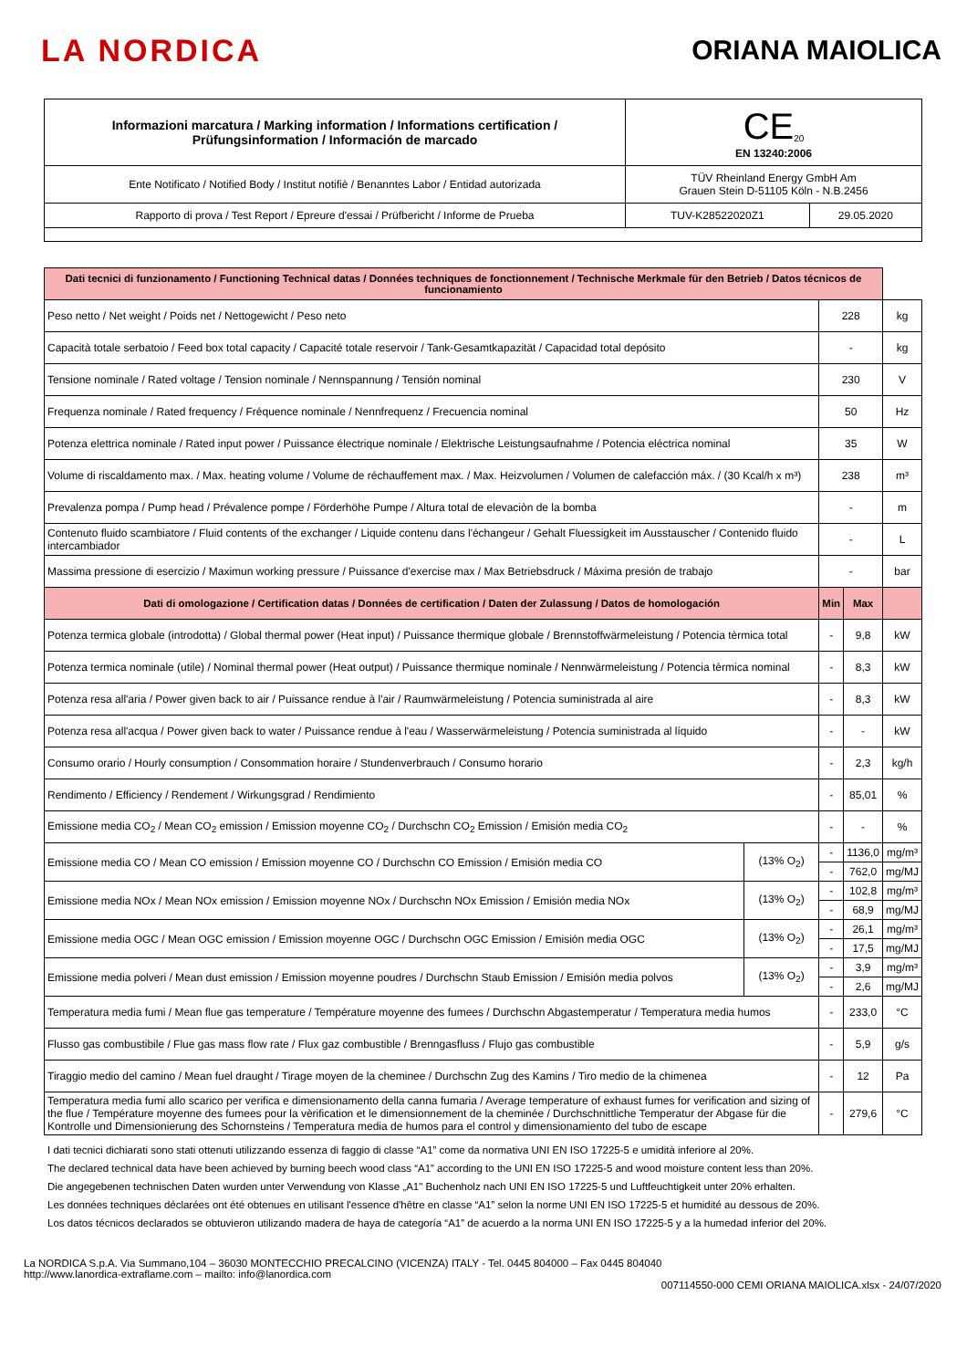LA NORDICA ORIANA MAIOLICA
| Informazioni marcatura / Marking information / Informations certification / Prüfungsinformation / Información de marcado | CE<sub>20</sub> EN 13240:2006 | |
| Ente Notificato / Notified Body / Institut notifiè / Benanntes Labor / Entidad autorizada | TÜV Rheinland Energy GmbH Am Grauen Stein D-51105 Köln - N.B.2456 | |
| Rapporto di prova / Test Report / Epreure d'essai / Prüfbericht / Informe de Prueba | TUV-K28522020Z1 | 29.05.2020 |
| Dati tecnici di funzionamento / Functioning Technical datas / Données techniques de fonctionnement / Technische Merkmale für den Betrieb / Datos técnicos de funcionamiento | | | | |
| Peso netto / Net weight / Poids net / Nettogewicht / Peso neto | | 228 | | kg |
| Capacità totale serbatoio / Feed box total capacity / Capacité totale reservoir / Tank-Gesamtkapazität / Capacidad total depósito | | - | | kg |
| Tensione nominale / Rated voltage / Tension nominale / Nennspannung / Tensión nominal | | 230 | | V |
| Frequenza nominale / Rated frequency / Fréquence nominale / Nennfrequenz / Frecuencia nominal | | 50 | | Hz |
| Potenza elettrica nominale / Rated input power / Puissance électrique nominale / Elektrische Leistungsaufnahme / Potencia eléctrica nominal | | 35 | | W |
| Volume di riscaldamento max. / Max. heating volume / Volume de réchauffement max. / Max. Heizvolumen / Volumen de calefacción máx. / (30 Kcal/h x m³) | | 238 | | m³ |
| Prevalenza pompa / Pump head / Prévalence pompe / Förderhöhe Pumpe / Altura total de elevaciòn de la bomba | | - | | m |
| Contenuto fluido scambiatore / Fluid contents of the exchanger / Liquide contenu dans l'échangeur / Gehalt Fluessigkeit im Ausstauscher / Contenido fluido intercambiador | | - | | L |
| Massima pressione di esercizio / Maximun working pressure / Puissance d'exercise max / Max Betriebsdruck / Máxima presión de trabajo | | - | | bar |
| Dati di omologazione / Certification datas / Données de certification / Daten der Zulassung / Datos de homologación | | Min | Max | |
| Potenza termica globale (introdotta) / Global thermal power (Heat input) / Puissance thermique globale / Brennstoffwärmeleistung / Potencia tèrmica total | | - | 9,8 | kW |
| Potenza termica nominale (utile) / Nominal thermal power (Heat output) / Puissance thermique nominale / Nennwärmeleistung / Potencia tèrmica nominal | | - | 8,3 | kW |
| Potenza resa all'aria / Power given back to air / Puissance rendue à l'air / Raumwärmeleistung / Potencia suministrada al aire | | - | 8,3 | kW |
| Potenza resa all'acqua / Power given back to water / Puissance rendue à l'eau / Wasserwärmeleistung / Potencia suministrada al líquido | | - | - | kW |
| Consumo orario / Hourly consumption / Consommation horaire / Stundenverbrauch / Consumo horario | | - | 2,3 | kg/h |
| Rendimento / Efficiency / Rendement / Wirkungsgrad / Rendimiento | | - | 85,01 | % |
| Emissione media CO<sub>2</sub> / Mean CO<sub>2</sub> emission / Emission moyenne CO<sub>2</sub> / Durchschn CO<sub>2</sub> Emission / Emisión media CO<sub>2</sub> | | - | - | % |
| Emissione media CO / Mean CO emission / Emission moyenne CO / Durchschn CO Emission / Emisión media CO | (13% O<sub>2</sub>) | - | 1136,0 | mg/m³ |
| | | - | 762,0 | mg/MJ |
| Emissione media NOx / Mean NOx emission / Emission moyenne NOx / Durchschn NOx Emission / Emisión media NOx | (13% O<sub>2</sub>) | - | 102,8 | mg/m³ |
| | | - | 68,9 | mg/MJ |
| Emissione media OGC / Mean OGC emission / Emission moyenne OGC / Durchschn OGC Emission / Emisión media OGC | (13% O<sub>2</sub>) | - | 26,1 | mg/m³ |
| | | - | 17,5 | mg/MJ |
| Emissione media polveri / Mean dust emission / Emission moyenne poudres / Durchschn Staub Emission / Emisión media polvos | (13% O<sub>2</sub>) | - | 3,9 | mg/m³ |
| | | - | 2,6 | mg/MJ |
| Temperatura media fumi / Mean flue gas temperature / Température moyenne des fumees / Durchschn Abgastemperatur / Temperatura media humos | | - | 233,0 | °C |
| Flusso gas combustibile / Flue gas mass flow rate / Flux gaz combustible / Brenngasfluss / Flujo gas combustible | | - | 5,9 | g/s |
| Tiraggio medio del camino / Mean fuel draught / Tirage moyen de la cheminee / Durchschn Zug des Kamins / Tiro medio de la chimenea | | - | 12 | Pa |
| Temperatura media fumi allo scarico per verifica e dimensionamento della canna fumaria / Average temperature of exhaust fumes for verification and sizing of the flue / Température moyenne des fumees pour la vèrification et le dimensionnement de la cheminée / Durchschnittliche Temperatur der Abgase für die Kontrolle und Dimensionierung des Schornsteins / Temperatura media de humos para el control y dimensionamiento del tubo de escape | | - | 279,6 | °C |
I dati tecnici dichiarati sono stati ottenuti utilizzando essenza di faggio di classe “A1” come da normativa UNI EN ISO 17225-5 e umidità inferiore al 20%.
The declared technical data have been achieved by burning beech wood class “A1” according to the UNI EN ISO 17225-5 and wood moisture content less than 20%.
Die angegebenen technischen Daten wurden unter Verwendung von Klasse „A1" Buchenholz nach UNI EN ISO 17225-5 und Luftfeuchtigkeit unter 20% erhalten.
Les données techniques déclarées ont été obtenues en utilisant l'essence d'hêtre en classe “A1” selon la norme UNI EN ISO 17225-5 et humidité au dessous de 20%.
Los datos técnicos declarados se obtuvieron utilizando madera de haya de categoría “A1” de acuerdo a la norma UNI EN ISO 17225-5 y a la humedad inferior del 20%.
La NORDICA S.p.A. Via Summano,104 – 36030 MONTECCHIO PRECALCINO (VICENZA) ITALY - Tel. 0445 804000 – Fax 0445 804040
http://www.lanordica-extraflame.com – mailto: info@lanordica.com
007114550-000 CEMI ORIANA MAIOLICA.xlsx - 24/07/2020